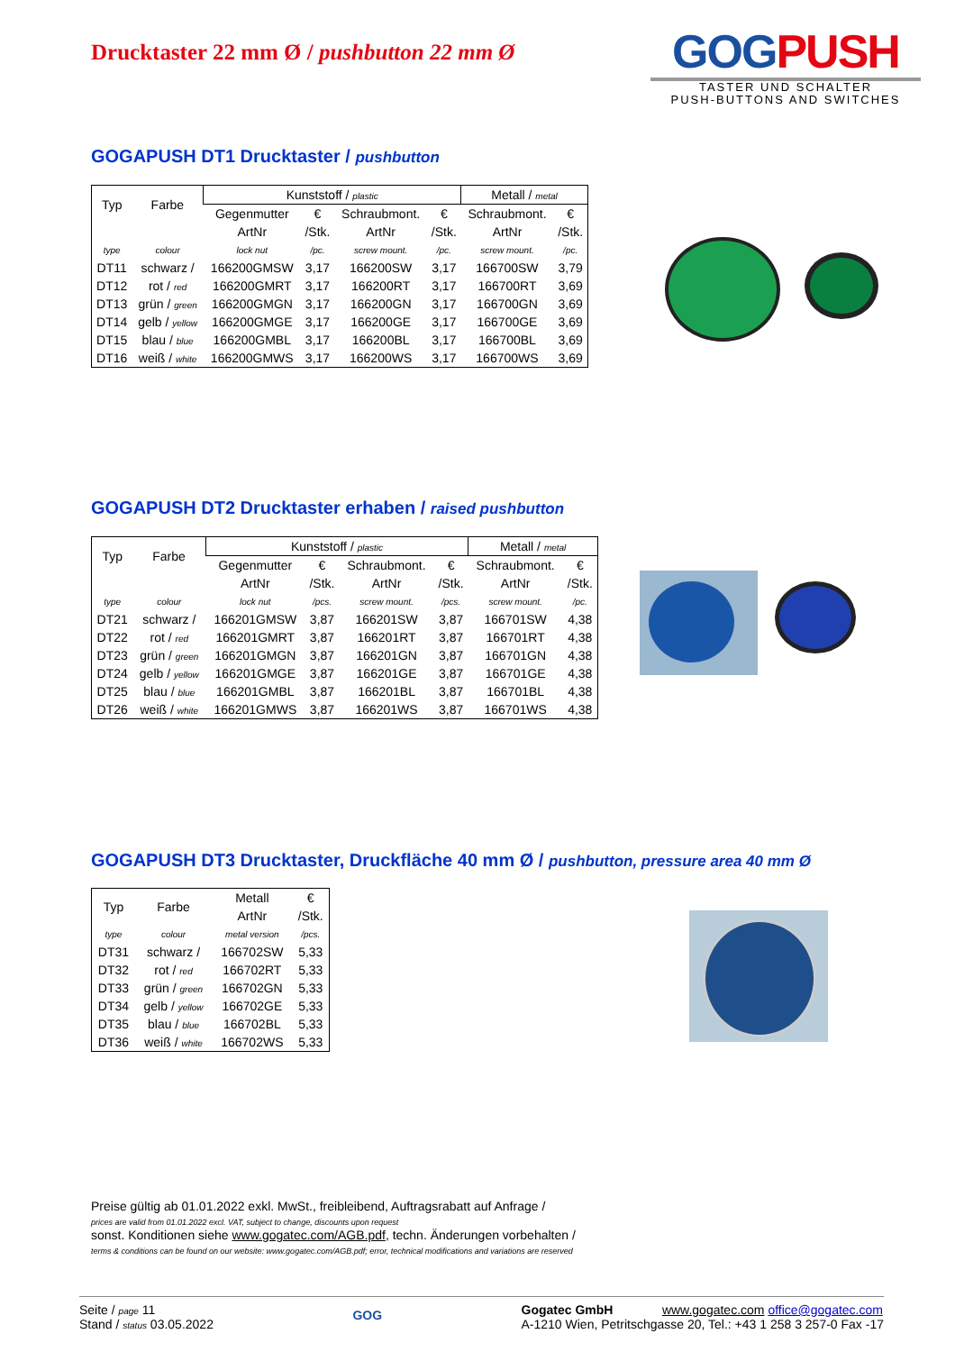Drucktaster 22 mm Ø / pushbutton 22 mm Ø
GOGPUSH
TASTER UND SCHALTER
PUSH-BUTTONS AND SWITCHES
GOGAPUSH DT1 Drucktaster / pushbutton
| Typ | Farbe | Kunststoff / plastic | | | | Metall / metal | |
| --- | --- | --- | --- | --- | --- | --- | --- |
| | | Gegenmutter | € | Schraubmont. | € | Schraubmont. | € |
| | | ArtNr | /Stk. | ArtNr | /Stk. | ArtNr | /Stk. |
| type | colour | lock nut | /pc. | screw mount. | /pc. | screw mount. | /pc. |
| DT11 | schwarz / | 166200GMSW | 3,17 | 166200SW | 3,17 | 166700SW | 3,79 |
| DT12 | rot / red | 166200GMRT | 3,17 | 166200RT | 3,17 | 166700RT | 3,69 |
| DT13 | grün / green | 166200GMGN | 3,17 | 166200GN | 3,17 | 166700GN | 3,69 |
| DT14 | gelb / yellow | 166200GMGE | 3,17 | 166200GE | 3,17 | 166700GE | 3,69 |
| DT15 | blau / blue | 166200GMBL | 3,17 | 166200BL | 3,17 | 166700BL | 3,69 |
| DT16 | weiß / white | 166200GMWS | 3,17 | 166200WS | 3,17 | 166700WS | 3,69 |
GOGAPUSH DT2 Drucktaster erhaben / raised pushbutton
| Typ | Farbe | Kunststoff / plastic | | | | Metall / metal | |
| --- | --- | --- | --- | --- | --- | --- | --- |
| | | Gegenmutter | € | Schraubmont. | € | Schraubmont. | € |
| | | ArtNr | /Stk. | ArtNr | /Stk. | ArtNr | /Stk. |
| type | colour | lock nut | /pcs. | screw mount. | /pcs. | screw mount. | /pc. |
| DT21 | schwarz / | 166201GMSW | 3,87 | 166201SW | 3,87 | 166701SW | 4,38 |
| DT22 | rot / red | 166201GMRT | 3,87 | 166201RT | 3,87 | 166701RT | 4,38 |
| DT23 | grün / green | 166201GMGN | 3,87 | 166201GN | 3,87 | 166701GN | 4,38 |
| DT24 | gelb / yellow | 166201GMGE | 3,87 | 166201GE | 3,87 | 166701GE | 4,38 |
| DT25 | blau / blue | 166201GMBL | 3,87 | 166201BL | 3,87 | 166701BL | 4,38 |
| DT26 | weiß / white | 166201GMWS | 3,87 | 166201WS | 3,87 | 166701WS | 4,38 |
GOGAPUSH DT3 Drucktaster, Druckfläche 40 mm Ø / pushbutton, pressure area 40 mm Ø
| Typ | Farbe | Metall | € |
| | | ArtNr | /Stk. |
| type | colour | metal version | /pcs. |
| DT31 | schwarz / | 166702SW | 5,33 |
| DT32 | rot / red | 166702RT | 5,33 |
| DT33 | grün / green | 166702GN | 5,33 |
| DT34 | gelb / yellow | 166702GE | 5,33 |
| DT35 | blau / blue | 166702BL | 5,33 |
| DT36 | weiß / white | 166702WS | 5,33 |
Preise gültig ab 01.01.2022 exkl. MwSt., freibleibend, Auftragsrabatt auf Anfrage /
prices are valid from 01.01.2022 excl. VAT, subject to change, discounts upon request
sonst. Konditionen siehe www.gogatec.com/AGB.pdf, techn. Änderungen vorbehalten /
terms & conditions can be found on our website: www.gogatec.com/AGB.pdf; error, technical modifications and variations are reserved
Seite / page 11
Stand / status 03.05.2022
GOG
Gogatec GmbH www.gogatec.com office@gogatec.com
A-1210 Wien, Petritschgasse 20, Tel.: +43 1 258 3 257-0 Fax -17